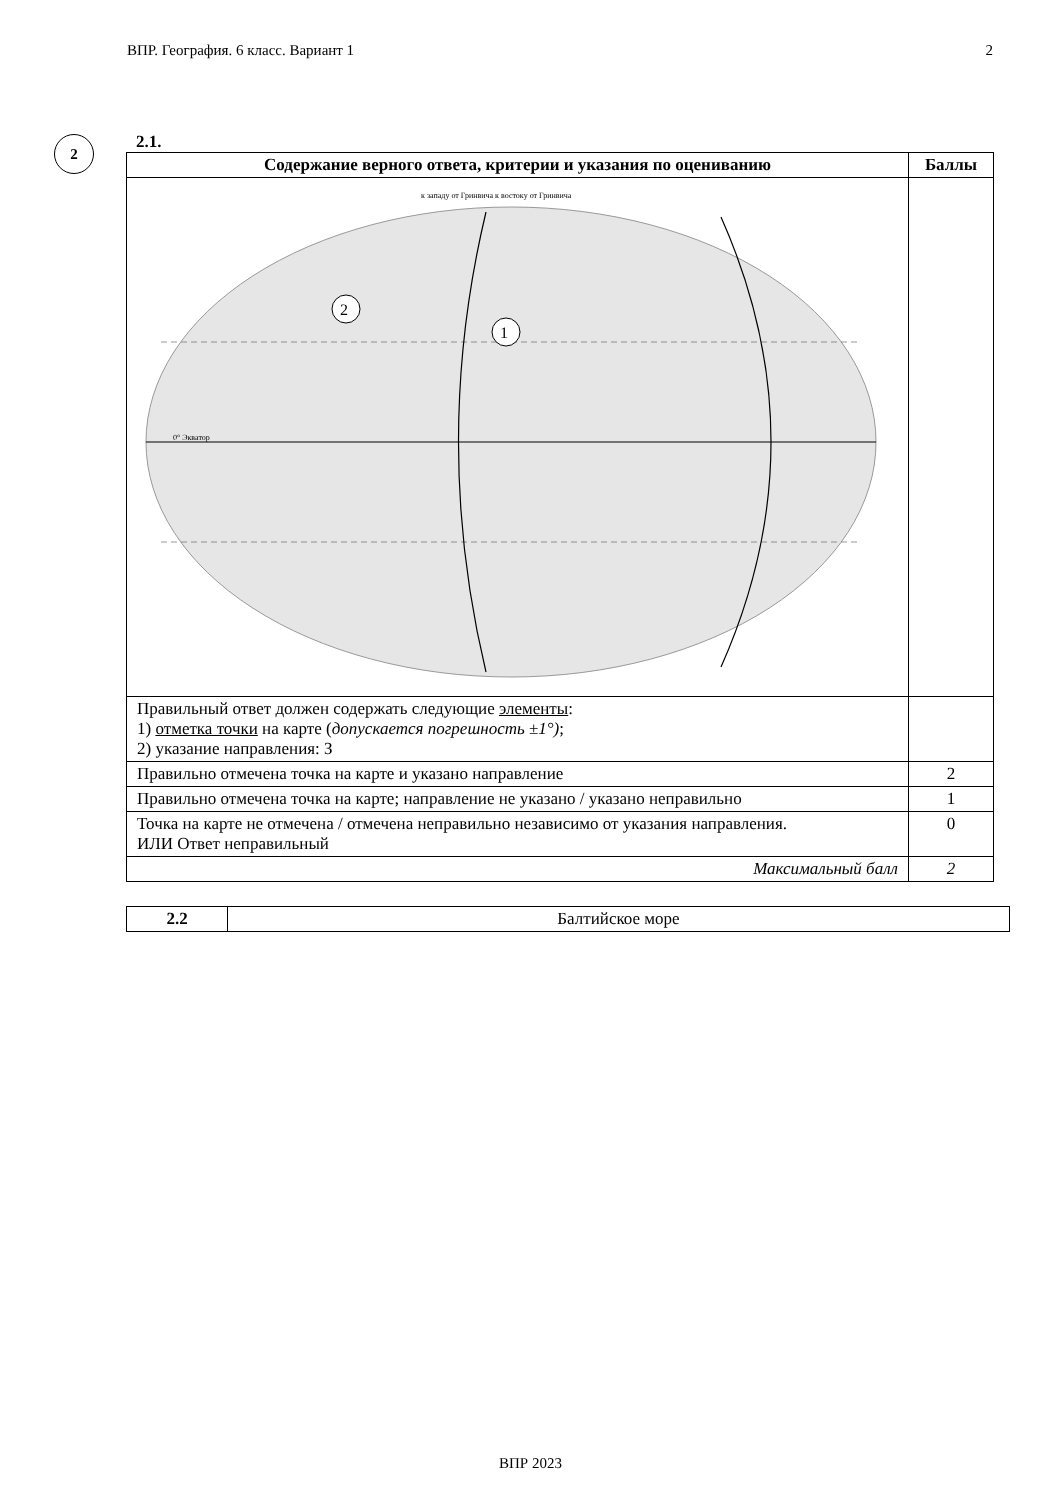ВПР. География. 6 класс. Вариант 1 2
2
2.1.
| Содержание верного ответа, критерии и указания по оцениванию | Баллы |
| --- | --- |
| 2 1 0° Экватор к западу от Гринвича к востоку от Гринвича | |
| Правильный ответ должен содержать следующие элементы : 1) отметка точки на карте ( допускается погрешность ±1°) ; 2) указание направления: З | |
| Правильно отмечена точка на карте и указано направление | 2 |
| Правильно отмечена точка на карте; направление не указано / указано неправильно | 1 |
| Точка на карте не отмечена / отмечена неправильно независимо от указания направления. ИЛИ Ответ неправильный | 0 |
| Максимальный балл | 2 |
| 2.2 | Балтийское море |
ВПР 2023